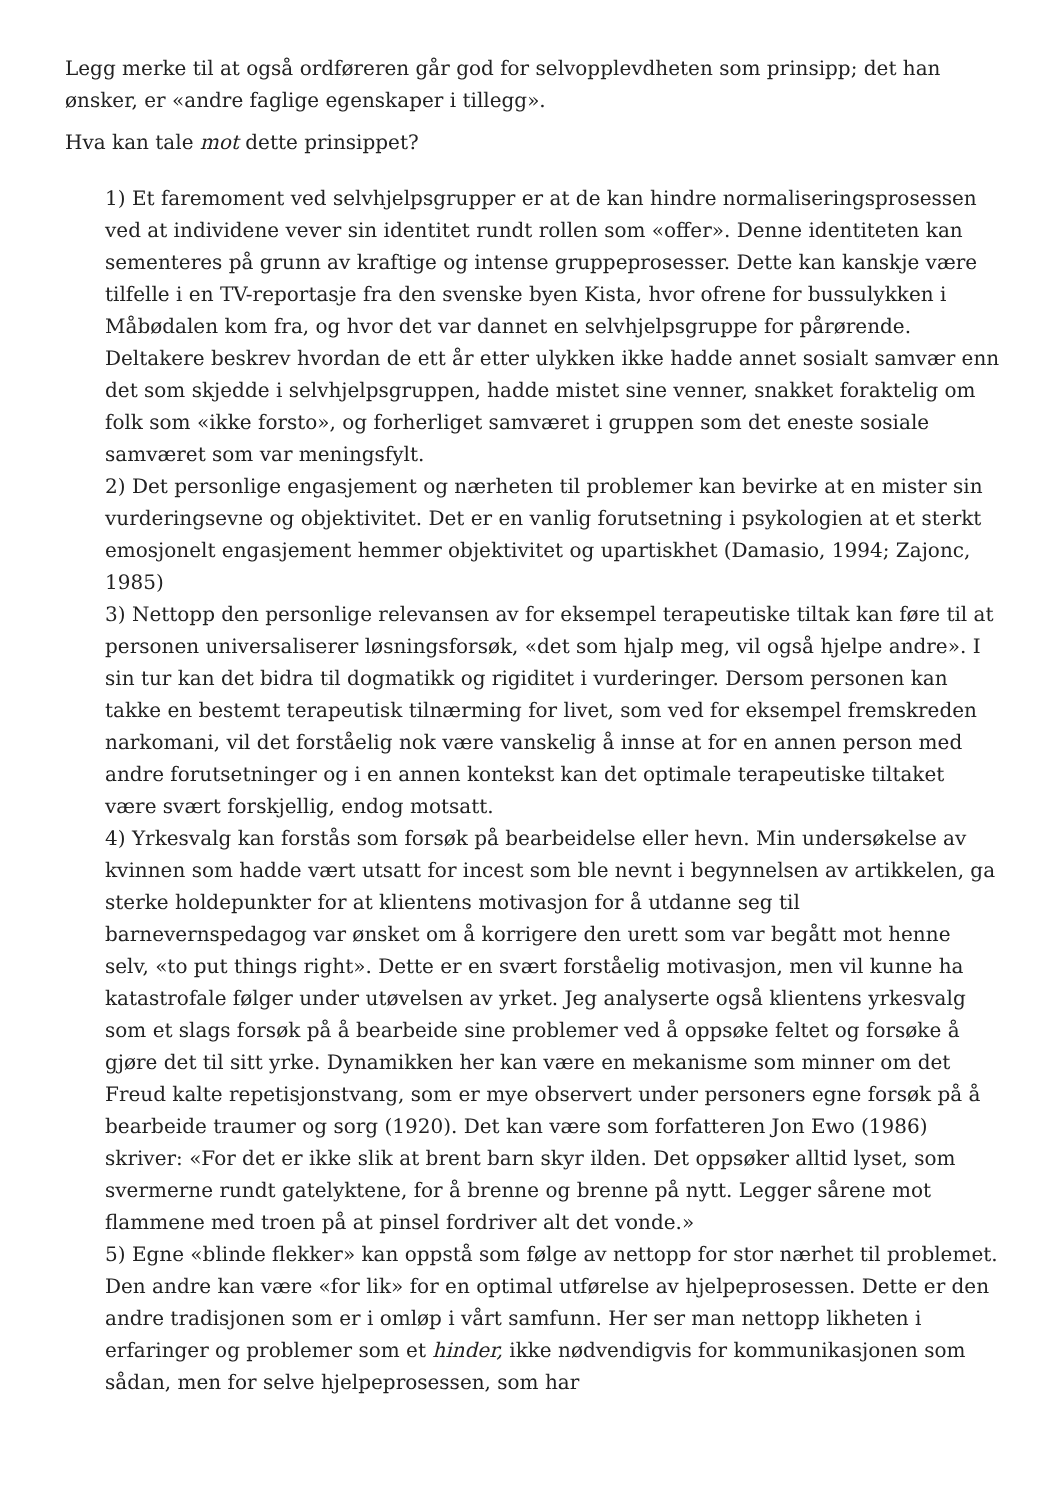Legg merke til at også ordføreren går god for selvopplevdheten som prinsipp; det han ønsker, er «andre faglige egenskaper i tillegg».
Hva kan tale mot dette prinsippet?
1) Et faremoment ved selvhjelpsgrupper er at de kan hindre normaliseringsprosessen ved at individene vever sin identitet rundt rollen som «offer». Denne identiteten kan sementeres på grunn av kraftige og intense gruppeprosesser. Dette kan kanskje være tilfelle i en TV-reportasje fra den svenske byen Kista, hvor ofrene for bussulykken i Måbødalen kom fra, og hvor det var dannet en selvhjelpsgruppe for pårørende. Deltakere beskrev hvordan de ett år etter ulykken ikke hadde annet sosialt samvær enn det som skjedde i selvhjelpsgruppen, hadde mistet sine venner, snakket foraktelig om folk som «ikke forsto», og forherliget samværet i gruppen som det eneste sosiale samværet som var meningsfylt.
2) Det personlige engasjement og nærheten til problemer kan bevirke at en mister sin vurderingsevne og objektivitet. Det er en vanlig forutsetning i psykologien at et sterkt emosjonelt engasjement hemmer objektivitet og upartiskhet (Damasio, 1994; Zajonc, 1985)
3) Nettopp den personlige relevansen av for eksempel terapeutiske tiltak kan føre til at personen universaliserer løsningsforsøk, «det som hjalp meg, vil også hjelpe andre». I sin tur kan det bidra til dogmatikk og rigiditet i vurderinger. Dersom personen kan takke en bestemt terapeutisk tilnærming for livet, som ved for eksempel fremskreden narkomani, vil det forståelig nok være vanskelig å innse at for en annen person med andre forutsetninger og i en annen kontekst kan det optimale terapeutiske tiltaket være svært forskjellig, endog motsatt.
4) Yrkesvalg kan forstås som forsøk på bearbeidelse eller hevn. Min undersøkelse av kvinnen som hadde vært utsatt for incest som ble nevnt i begynnelsen av artikkelen, ga sterke holdepunkter for at klientens motivasjon for å utdanne seg til barnevernspedagog var ønsket om å korrigere den urett som var begått mot henne selv, «to put things right». Dette er en svært forståelig motivasjon, men vil kunne ha katastrofale følger under utøvelsen av yrket. Jeg analyserte også klientens yrkesvalg som et slags forsøk på å bearbeide sine problemer ved å oppsøke feltet og forsøke å gjøre det til sitt yrke. Dynamikken her kan være en mekanisme som minner om det Freud kalte repetisjonstvang, som er mye observert under personers egne forsøk på å bearbeide traumer og sorg (1920). Det kan være som forfatteren Jon Ewo (1986) skriver: «For det er ikke slik at brent barn skyr ilden. Det oppsøker alltid lyset, som svermerne rundt gatelyktene, for å brenne og brenne på nytt. Legger sårene mot flammene med troen på at pinsel fordriver alt det vonde.»
5) Egne «blinde flekker» kan oppstå som følge av nettopp for stor nærhet til problemet. Den andre kan være «for lik» for en optimal utførelse av hjelpeprosessen. Dette er den andre tradisjonen som er i omløp i vårt samfunn. Her ser man nettopp likheten i erfaringer og problemer som et hinder, ikke nødvendigvis for kommunikasjonen som sådan, men for selve hjelpeprosessen, som har